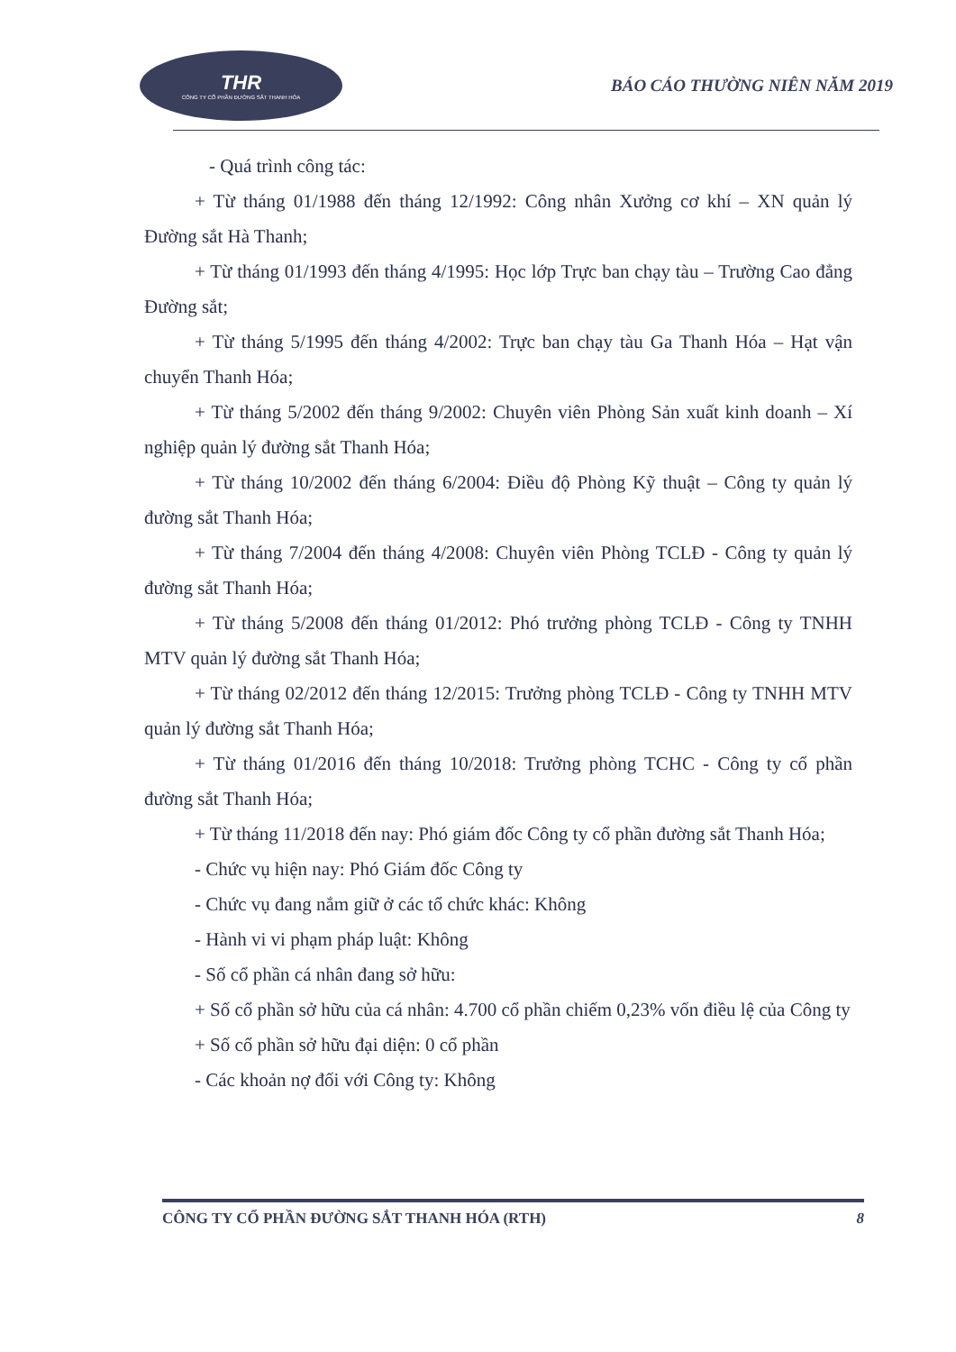THR
CÔNG TY CỔ PHẦN ĐƯỜNG SẮT THANH HÓA
BÁO CÁO THƯỜNG NIÊN NĂM 2019
- Quá trình công tác:
+ Từ tháng 01/1988 đến tháng 12/1992: Công nhân Xưởng cơ khí – XN quản lý Đường sắt Hà Thanh;
+ Từ tháng 01/1993 đến tháng 4/1995: Học lớp Trực ban chạy tàu – Trường Cao đẳng Đường sắt;
+ Từ tháng 5/1995 đến tháng 4/2002: Trực ban chạy tàu Ga Thanh Hóa – Hạt vận chuyển Thanh Hóa;
+ Từ tháng 5/2002 đến tháng 9/2002: Chuyên viên Phòng Sản xuất kinh doanh – Xí nghiệp quản lý đường sắt Thanh Hóa;
+ Từ tháng 10/2002 đến tháng 6/2004: Điều độ Phòng Kỹ thuật – Công ty quản lý đường sắt Thanh Hóa;
+ Từ tháng 7/2004 đến tháng 4/2008: Chuyên viên Phòng TCLĐ - Công ty quản lý đường sắt Thanh Hóa;
+ Từ tháng 5/2008 đến tháng 01/2012: Phó trưởng phòng TCLĐ - Công ty TNHH MTV quản lý đường sắt Thanh Hóa;
+ Từ tháng 02/2012 đến tháng 12/2015: Trưởng phòng TCLĐ - Công ty TNHH MTV quản lý đường sắt Thanh Hóa;
+ Từ tháng 01/2016 đến tháng 10/2018: Trưởng phòng TCHC - Công ty cổ phần đường sắt Thanh Hóa;
+ Từ tháng 11/2018 đến nay: Phó giám đốc Công ty cổ phần đường sắt Thanh Hóa;
- Chức vụ hiện nay: Phó Giám đốc Công ty
- Chức vụ đang nắm giữ ở các tổ chức khác: Không
- Hành vi vi phạm pháp luật: Không
- Số cổ phần cá nhân đang sở hữu:
+ Số cổ phần sở hữu của cá nhân: 4.700 cổ phần chiếm 0,23% vốn điều lệ của Công ty
+ Số cổ phần sở hữu đại diện: 0 cổ phần
- Các khoản nợ đối với Công ty: Không
CÔNG TY CỔ PHẦN ĐƯỜNG SẮT THANH HÓA (RTH) 8